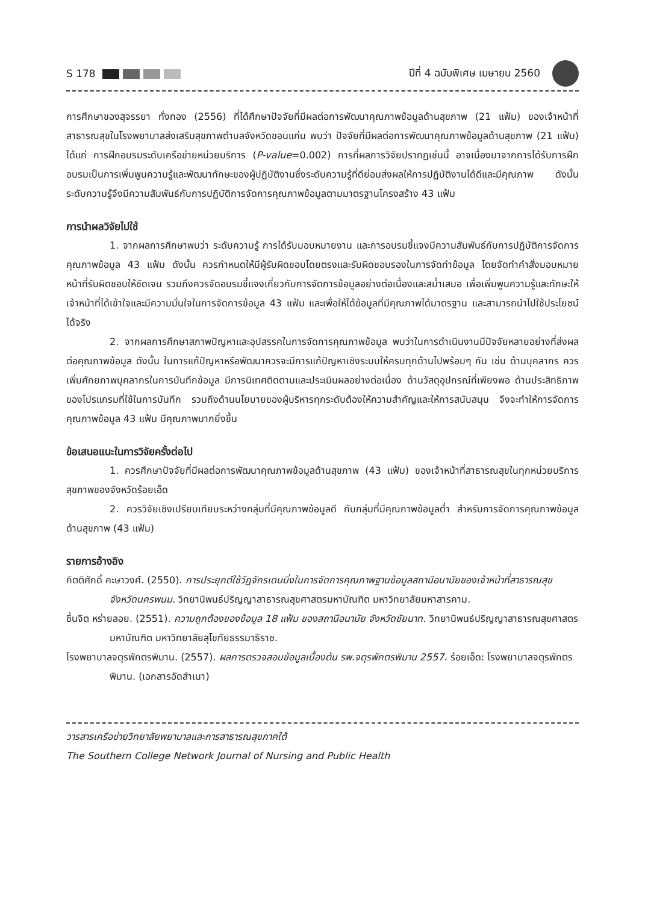S 178 ปีที่ 4 ฉบับพิเศษ เมษายน 2560
การศึกษาของสุจรรยา ทั่งทอง (2556) ที่ได้ศึกษาปัจจัยที่มีผลต่อการพัฒนาคุณภาพข้อมูลด้านสุขภาพ (21 แฟ้ม) ของเจ้าหน้าที่สาธารณสุขในโรงพยาบาลส่งเสริมสุขภาพตำบลจังหวัดขอนแก่น พบว่า ปัจจัยที่มีผลต่อการพัฒนาคุณภาพข้อมูลด้านสุขภาพ (21 แฟ้ม) ได้แก่ การฝึกอบรมระดับเครือข่ายหน่วยบริการ (P-value=0.002) การที่ผลการวิจัยปรากฏเช่นนี้ อาจเนื่องมาจากการได้รับการฝึกอบรมเป็นการเพิ่มพูนความรู้และพัฒนาทักษะของผู้ปฏิบัติงานซึ่งระดับความรู้ที่ดีย่อมส่งผลให้การปฏิบัติงานได้ดีและมีคุณภาพ ดังนั้น ระดับความรู้จึงมีความสัมพันธ์กับการปฏิบัติการจัดการคุณภาพข้อมูลตามมาตรฐานโครงสร้าง 43 แฟ้ม
การนำผลวิจัยไปใช้
1. จากผลการศึกษาพบว่า ระดับความรู้ การได้รับมอบหมายงาน และการอบรมชี้แจงมีความสัมพันธ์กับการปฏิบัติการจัดการคุณภาพข้อมูล 43 แฟ้ม ดังนั้น ควรกำหนดให้มีผู้รับผิดชอบโดยตรงและรับผิดชอบรองในการจัดทำข้อมูล โดยจัดทำคำสั่งมอบหมายหน้าที่รับผิดชอบให้ชัดเจน รวมถึงควรจัดอบรมชี้แจงเกี่ยวกับการจัดการข้อมูลอย่างต่อเนื่องและสม่ำเสมอ เพื่อเพิ่มพูนความรู้และทักษะให้เจ้าหน้าที่ได้เข้าใจและมีความมั่นใจในการจัดการข้อมูล 43 แฟ้ม และเพื่อให้ได้ข้อมูลที่มีคุณภาพได้มาตรฐาน และสามารถนำไปใช้ประโยชน์ได้จริง
2. จากผลการศึกษาสภาพปัญหาและอุปสรรคในการจัดการคุณภาพข้อมูล พบว่าในการดำเนินงานมีปัจจัยหลายอย่างที่ส่งผลต่อคุณภาพข้อมูล ดังนั้น ในการแก้ปัญหาหรือพัฒนาควรจะมีการแก้ปัญหาเชิงระบบให้ครบทุกด้านไปพร้อมๆ กัน เช่น ด้านบุคลากร ควรเพิ่มศักยภาพบุคลากรในการบันทึกข้อมูล มีการนิเทศติดตามและประเมินผลอย่างต่อเนื่อง ด้านวัสดุอุปกรณ์ที่เพียงพอ ด้านประสิทธิภาพของโปรแกรมที่ใช้ในการบันทึก รวมถึงด้านนโยบายของผู้บริหารทุกระดับต้องให้ความสำคัญและให้การสนับสนุน จึงจะทำให้การจัดการคุณภาพข้อมูล 43 แฟ้ม มีคุณภาพมากยิ่งขึ้น
ข้อเสนอแนะในการวิจัยครั้งต่อไป
1. ควรศึกษาปัจจัยที่มีผลต่อการพัฒนาคุณภาพข้อมูลด้านสุขภาพ (43 แฟ้ม) ของเจ้าหน้าที่สาธารณสุขในทุกหน่วยบริการสุขภาพของจังหวัดร้อยเอ็ด
2. ควรวิจัยเชิงเปรียบเทียบระหว่างกลุ่มที่มีคุณภาพข้อมูลดี กับกลุ่มที่มีคุณภาพข้อมูลต่ำ สำหรับการจัดการคุณภาพข้อมูลด้านสุขภาพ (43 แฟ้ม)
รายการอ้างอิง
กิตติศักดิ์ คะษาวงศ์. (2550). การประยุกต์ใช้วัฏจักรเดมมิ่งในการจัดการคุณภาพฐานข้อมูลสถานีอนามัยของเจ้าหน้าที่สาธารณสุขจังหวัดนครพนม. วิทยานิพนธ์ปริญญาสาธารณสุขศาสตรมหาบัณฑิต มหาวิทยาลัยมหาสารคาม.
ชื่นจิต หร่ายลอย. (2551). ความถูกต้องของข้อมูล 18 แฟ้ม ของสถานีอนามัย จังหวัดชัยนาท. วิทยานิพนธ์ปริญญาสาธารณสุขศาสตรมหาบัณฑิต มหาวิทยาลัยสุโขทัยธรรมาธิราช.
โรงพยาบาลจตุรพักตรพิมาน. (2557). ผลการตรวจสอบข้อมูลเบื้องต้น รพ.จตุรพักตรพิมาน 2557. ร้อยเอ็ด: โรงพยาบาลจตุรพักตรพิมาน. (เอกสารอัดสำเนา)
วารสารเครือข่ายวิทยาลัยพยาบาลและการสาธารณสุขภาคใต้
The Southern College Network Journal of Nursing and Public Health